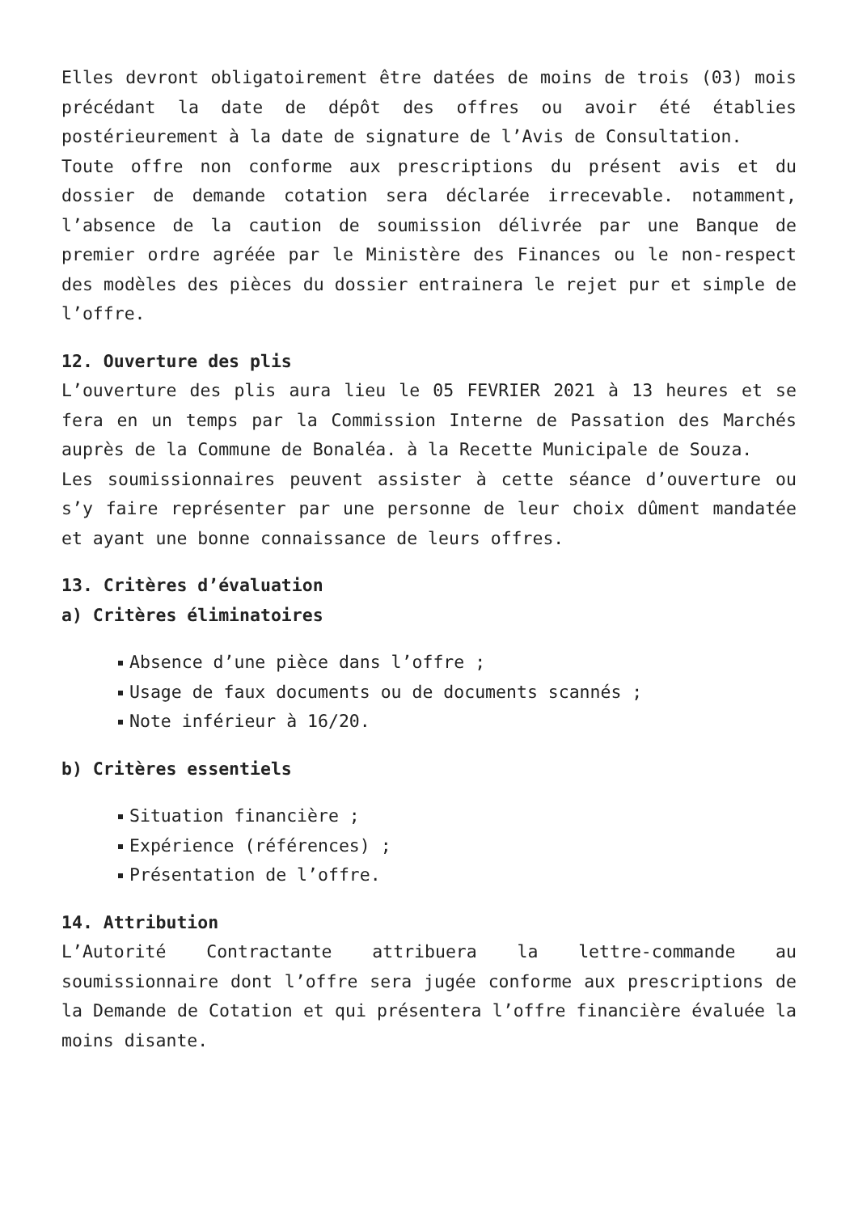Elles devront obligatoirement être datées de moins de trois (03) mois précédant la date de dépôt des offres ou avoir été établies postérieurement à la date de signature de l’Avis de Consultation.
Toute offre non conforme aux prescriptions du présent avis et du dossier de demande cotation sera déclarée irrecevable. notamment, l’absence de la caution de soumission délivrée par une Banque de premier ordre agréée par le Ministère des Finances ou le non-respect des modèles des pièces du dossier entrainera le rejet pur et simple de l’offre.
12. Ouverture des plis
L’ouverture des plis aura lieu le 05 FEVRIER 2021 à 13 heures et se fera en un temps par la Commission Interne de Passation des Marchés auprès de la Commune de Bonaléa. à la Recette Municipale de Souza.
Les soumissionnaires peuvent assister à cette séance d’ouverture ou s’y faire représenter par une personne de leur choix dûment mandatée et ayant une bonne connaissance de leurs offres.
13. Critères d’évaluation
a) Critères éliminatoires
Absence d’une pièce dans l’offre ;
Usage de faux documents ou de documents scannés ;
Note inférieur à 16/20.
b) Critères essentiels
Situation financière ;
Expérience (références) ;
Présentation de l’offre.
14. Attribution
L’Autorité Contractante attribuera la lettre-commande au soumissionnaire dont l’offre sera jugée conforme aux prescriptions de la Demande de Cotation et qui présentera l’offre financière évaluée la moins disante.